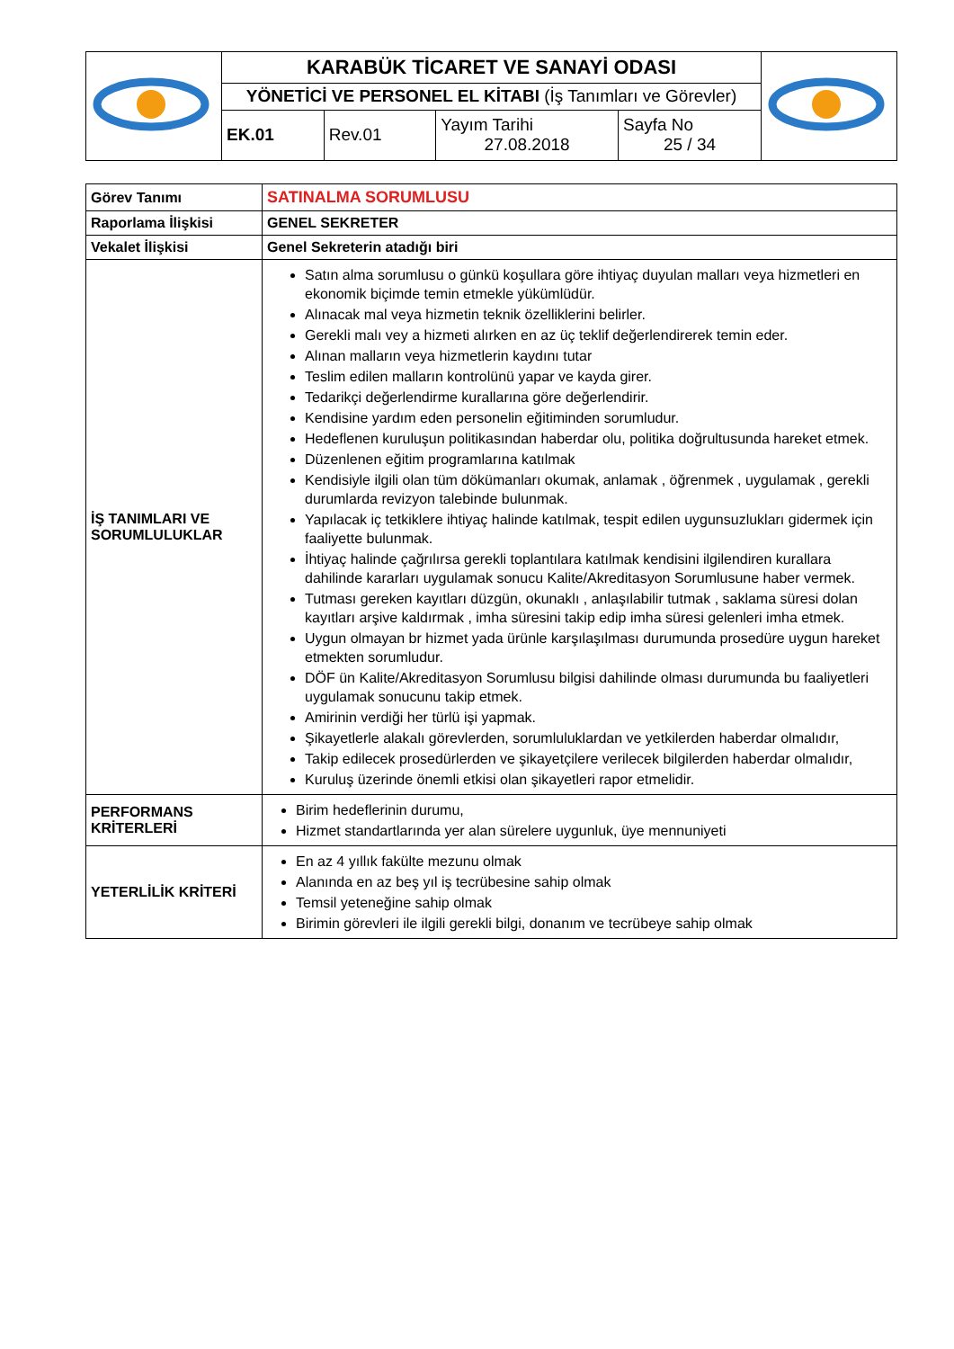| | KARABÜK TİCARET VE SANAYİ ODASI | | | | |
| | YÖNETİCİ VE PERSONEL EL KİTABI (İş Tanımları ve Görevler) | | | | |
| | EK.01 | Rev.01 | Yayım Tarihi 27.08.2018 | Sayfa No 25 / 34 | |
| Görev Tanımı | SATINALMA SORUMLUSU |
| Raporlama İlişkisi | GENEL SEKRETER |
| Vekalet İlişkisi | Genel Sekreterin atadığı biri |
| İŞ TANIMLARI VE SORUMLULUKLAR | Satın alma sorumlusu o günkü koşullara göre ihtiyaç duyulan malları veya hizmetleri en ekonomik biçimde temin etmekle yükümlüdür. Alınacak mal veya hizmetin teknik özelliklerini belirler. Gerekli malı vey a hizmeti alırken en az üç teklif değerlendirerek temin eder. Alınan malların veya hizmetlerin kaydını tutar Teslim edilen malların kontrolünü yapar ve kayda girer. Tedarikçi değerlendirme kurallarına göre değerlendirir. Kendisine yardım eden personelin eğitiminden sorumludur. Hedeflenen kuruluşun politikasından haberdar olu, politika doğrultusunda hareket etmek. Düzenlenen eğitim programlarına katılmak Kendisiyle ilgili olan tüm dökümanları okumak, anlamak , öğrenmek , uygulamak , gerekli durumlarda revizyon talebinde bulunmak. Yapılacak iç tetkiklere ihtiyaç halinde katılmak, tespit edilen uygunsuzlukları gidermek için faaliyette bulunmak. İhtiyaç halinde çağrılırsa gerekli toplantılara katılmak kendisini ilgilendiren kurallara dahilinde kararları uygulamak sonucu Kalite/Akreditasyon Sorumlusune haber vermek. Tutması gereken kayıtları düzgün, okunaklı , anlaşılabilir tutmak , saklama süresi dolan kayıtları arşive kaldırmak , imha süresini takip edip imha süresi gelenleri imha etmek. Uygun olmayan br hizmet yada ürünle karşılaşılması durumunda prosedüre uygun hareket etmekten sorumludur. DÖF ün Kalite/Akreditasyon Sorumlusu bilgisi dahilinde olması durumunda bu faaliyetleri uygulamak sonucunu takip etmek. Amirinin verdiği her türlü işi yapmak. Şikayetlerle alakalı görevlerden, sorumluluklardan ve yetkilerden haberdar olmalıdır, Takip edilecek prosedürlerden ve şikayetçilere verilecek bilgilerden haberdar olmalıdır, Kuruluş üzerinde önemli etkisi olan şikayetleri rapor etmelidir. |
| PERFORMANS KRİTERLERİ | Birim hedeflerinin durumu, Hizmet standartlarında yer alan sürelere uygunluk, üye mennuniyeti |
| YETERLİLİK KRİTERİ | En az 4 yıllık fakülte mezunu olmak Alanında en az beş yıl iş tecrübesine sahip olmak Temsil yeteneğine sahip olmak Birimin görevleri ile ilgili gerekli bilgi, donanım ve tecrübeye sahip olmak |